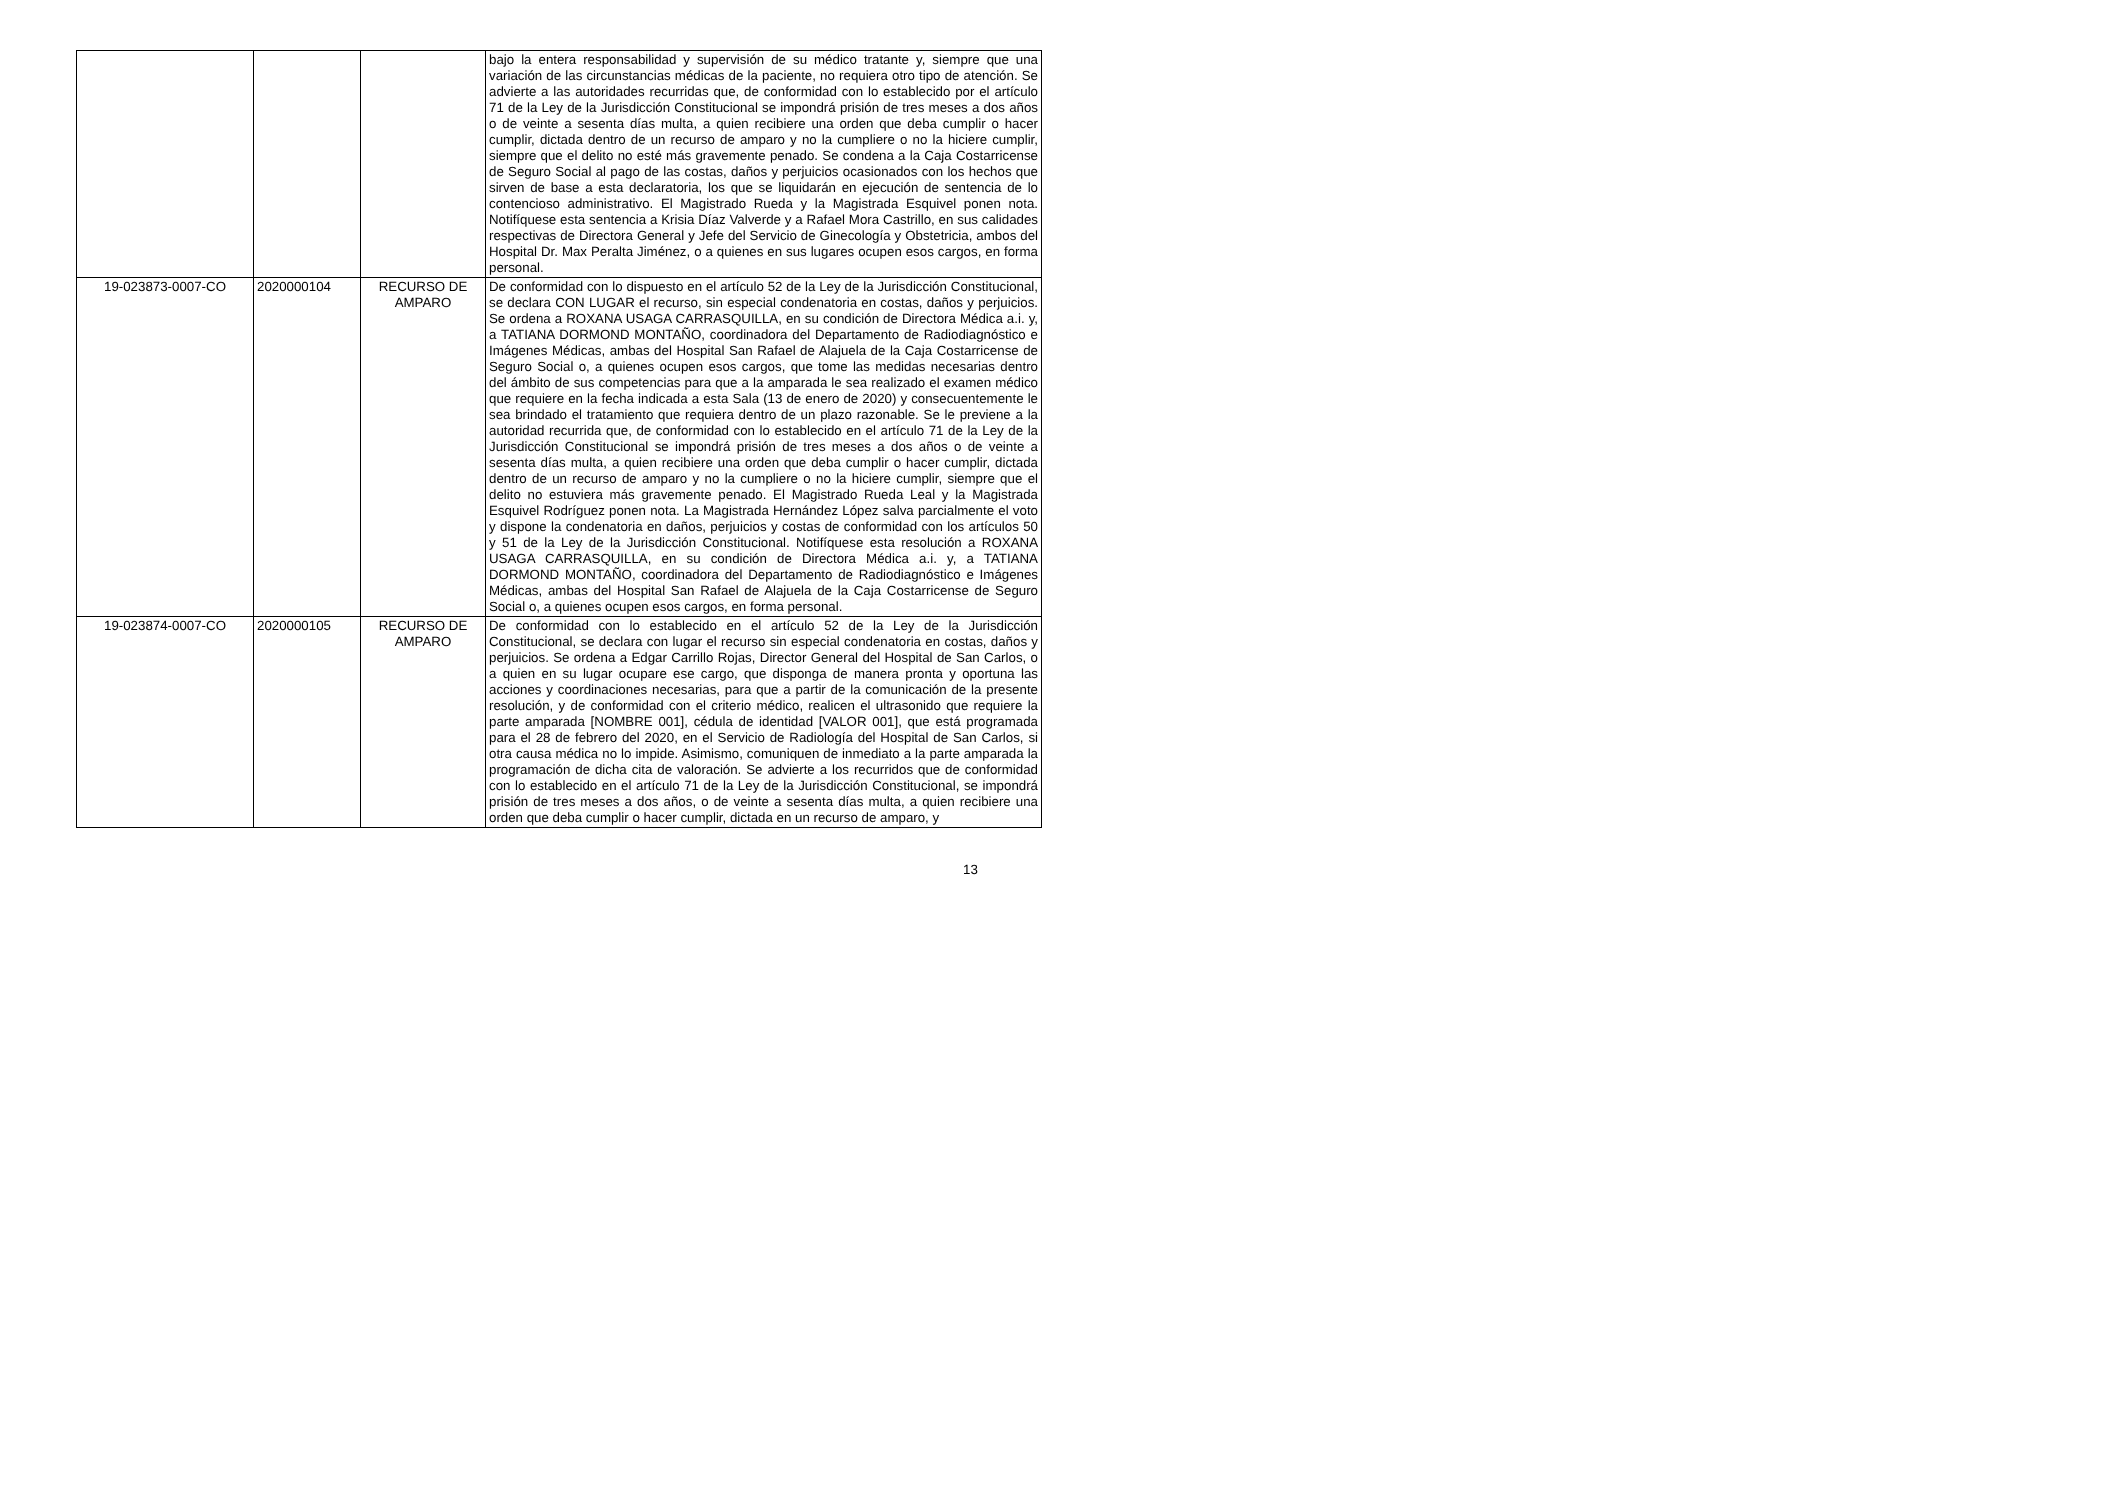| | | | bajo la entera responsabilidad y supervisión de su médico tratante y, siempre que una variación de las circunstancias médicas de la paciente, no requiera otro tipo de atención. Se advierte a las autoridades recurridas que, de conformidad con lo establecido por el artículo 71 de la Ley de la Jurisdicción Constitucional se impondrá prisión de tres meses a dos años o de veinte a sesenta días multa, a quien recibiere una orden que deba cumplir o hacer cumplir, dictada dentro de un recurso de amparo y no la cumpliere o no la hiciere cumplir, siempre que el delito no esté más gravemente penado. Se condena a la Caja Costarricense de Seguro Social al pago de las costas, daños y perjuicios ocasionados con los hechos que sirven de base a esta declaratoria, los que se liquidarán en ejecución de sentencia de lo contencioso administrativo. El Magistrado Rueda y la Magistrada Esquivel ponen nota. Notifíquese esta sentencia a Krisia Díaz Valverde y a Rafael Mora Castrillo, en sus calidades respectivas de Directora General y Jefe del Servicio de Ginecología y Obstetricia, ambos del Hospital Dr. Max Peralta Jiménez, o a quienes en sus lugares ocupen esos cargos, en forma personal. |
| 19-023873-0007-CO | 2020000104 | RECURSO DE AMPARO | De conformidad con lo dispuesto en el artículo 52 de la Ley de la Jurisdicción Constitucional, se declara CON LUGAR el recurso, sin especial condenatoria en costas, daños y perjuicios. Se ordena a ROXANA USAGA CARRASQUILLA, en su condición de Directora Médica a.i. y, a TATIANA DORMOND MONTAÑO, coordinadora del Departamento de Radiodiagnóstico e Imágenes Médicas, ambas del Hospital San Rafael de Alajuela de la Caja Costarricense de Seguro Social o, a quienes ocupen esos cargos, que tome las medidas necesarias dentro del ámbito de sus competencias para que a la amparada le sea realizado el examen médico que requiere en la fecha indicada a esta Sala (13 de enero de 2020) y consecuentemente le sea brindado el tratamiento que requiera dentro de un plazo razonable. Se le previene a la autoridad recurrida que, de conformidad con lo establecido en el artículo 71 de la Ley de la Jurisdicción Constitucional se impondrá prisión de tres meses a dos años o de veinte a sesenta días multa, a quien recibiere una orden que deba cumplir o hacer cumplir, dictada dentro de un recurso de amparo y no la cumpliere o no la hiciere cumplir, siempre que el delito no estuviera más gravemente penado. El Magistrado Rueda Leal y la Magistrada Esquivel Rodríguez ponen nota. La Magistrada Hernández López salva parcialmente el voto y dispone la condenatoria en daños, perjuicios y costas de conformidad con los artículos 50 y 51 de la Ley de la Jurisdicción Constitucional. Notifíquese esta resolución a ROXANA USAGA CARRASQUILLA, en su condición de Directora Médica a.i. y, a TATIANA DORMOND MONTAÑO, coordinadora del Departamento de Radiodiagnóstico e Imágenes Médicas, ambas del Hospital San Rafael de Alajuela de la Caja Costarricense de Seguro Social o, a quienes ocupen esos cargos, en forma personal. |
| 19-023874-0007-CO | 2020000105 | RECURSO DE AMPARO | De conformidad con lo establecido en el artículo 52 de la Ley de la Jurisdicción Constitucional, se declara con lugar el recurso sin especial condenatoria en costas, daños y perjuicios. Se ordena a Edgar Carrillo Rojas, Director General del Hospital de San Carlos, o a quien en su lugar ocupare ese cargo, que disponga de manera pronta y oportuna las acciones y coordinaciones necesarias, para que a partir de la comunicación de la presente resolución, y de conformidad con el criterio médico, realicen el ultrasonido que requiere la parte amparada [NOMBRE 001], cédula de identidad [VALOR 001], que está programada para el 28 de febrero del 2020, en el Servicio de Radiología del Hospital de San Carlos, si otra causa médica no lo impide. Asimismo, comuniquen de inmediato a la parte amparada la programación de dicha cita de valoración. Se advierte a los recurridos que de conformidad con lo establecido en el artículo 71 de la Ley de la Jurisdicción Constitucional, se impondrá prisión de tres meses a dos años, o de veinte a sesenta días multa, a quien recibiere una orden que deba cumplir o hacer cumplir, dictada en un recurso de amparo, y |
13